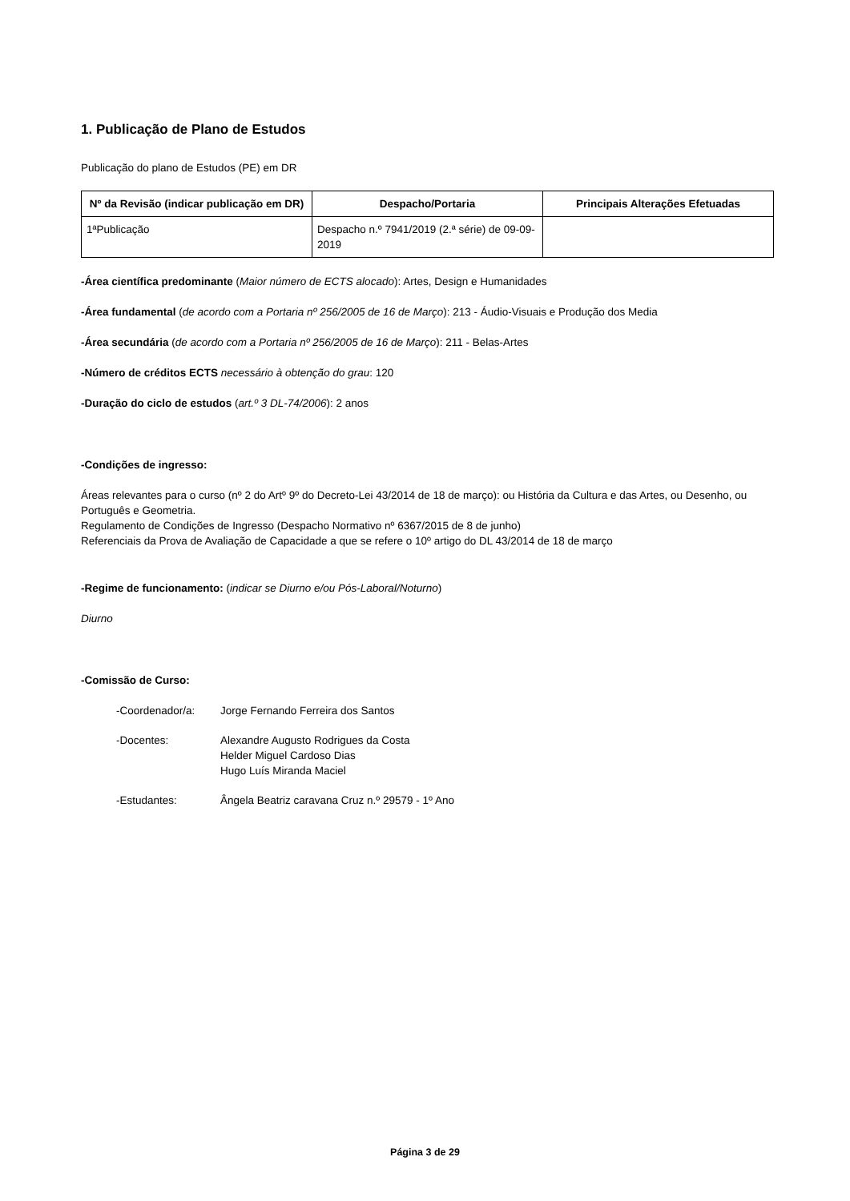1. Publicação de Plano de Estudos
Publicação do plano de Estudos (PE) em DR
| Nº da Revisão (indicar publicação em DR) | Despacho/Portaria | Principais Alterações Efetuadas |
| --- | --- | --- |
| 1ªPublicação | Despacho n.º 7941/2019 (2.ª série) de 09-09-2019 | |
-Área científica predominante (Maior número de ECTS alocado): Artes, Design e Humanidades
-Área fundamental (de acordo com a Portaria nº 256/2005 de 16 de Março): 213 - Áudio-Visuais e Produção dos Media
-Área secundária (de acordo com a Portaria nº 256/2005 de 16 de Março): 211 - Belas-Artes
-Número de créditos ECTS necessário à obtenção do grau: 120
-Duração do ciclo de estudos (art.º 3 DL-74/2006): 2 anos
-Condições de ingresso:
Áreas relevantes para o curso (nº 2 do Artº 9º do Decreto-Lei 43/2014 de 18 de março): ou História da Cultura e das Artes, ou Desenho, ou Português e Geometria.
Regulamento de Condições de Ingresso (Despacho Normativo nº 6367/2015 de 8 de junho)
Referenciais da Prova de Avaliação de Capacidade a que se refere o 10º artigo do DL 43/2014 de 18 de março
-Regime de funcionamento: (indicar se Diurno e/ou Pós-Laboral/Noturno)
Diurno
-Comissão de Curso:
-Coordenador/a: Jorge Fernando Ferreira dos Santos
-Docentes: Alexandre Augusto Rodrigues da Costa
Helder Miguel Cardoso Dias
Hugo Luís Miranda Maciel
-Estudantes: Ângela Beatriz caravana Cruz n.º 29579 - 1º Ano
Página 3 de 29